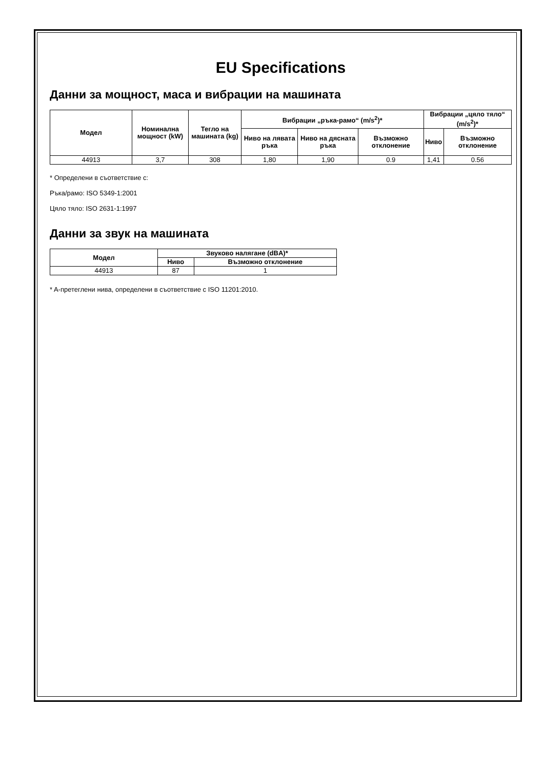EU Specifications
Данни за мощност, маса и вибрации на машината
| Модел | Номинална мощност (kW) | Тегло на машината (kg) | Вибрации „ръка-рамо“ (m/s<sup>2</sup>)* | | | Вибрации „цяло тяло“ (m/s<sup>2</sup>)* | |
| --- | --- | --- | --- | --- | --- | --- | --- |
| | | | Ниво на лявата ръка | Ниво на дясната ръка | Възможно отклонение | Ниво | Възможно отклонение |
| 44913 | 3,7 | 308 | 1,80 | 1,90 | 0.9 | 1,41 | 0.56 |
* Определени в съответствие с:
Ръка/рамо: ISO 5349-1:2001
Цяло тяло: ISO 2631-1:1997
Данни за звук на машината
| Модел | Звуково налягане (dBA)* | |
| --- | --- | --- |
| | Ниво | Възможно отклонение |
| 44913 | 87 | 1 |
* A-претеглени нива, определени в съответствие с ISO 11201:2010.